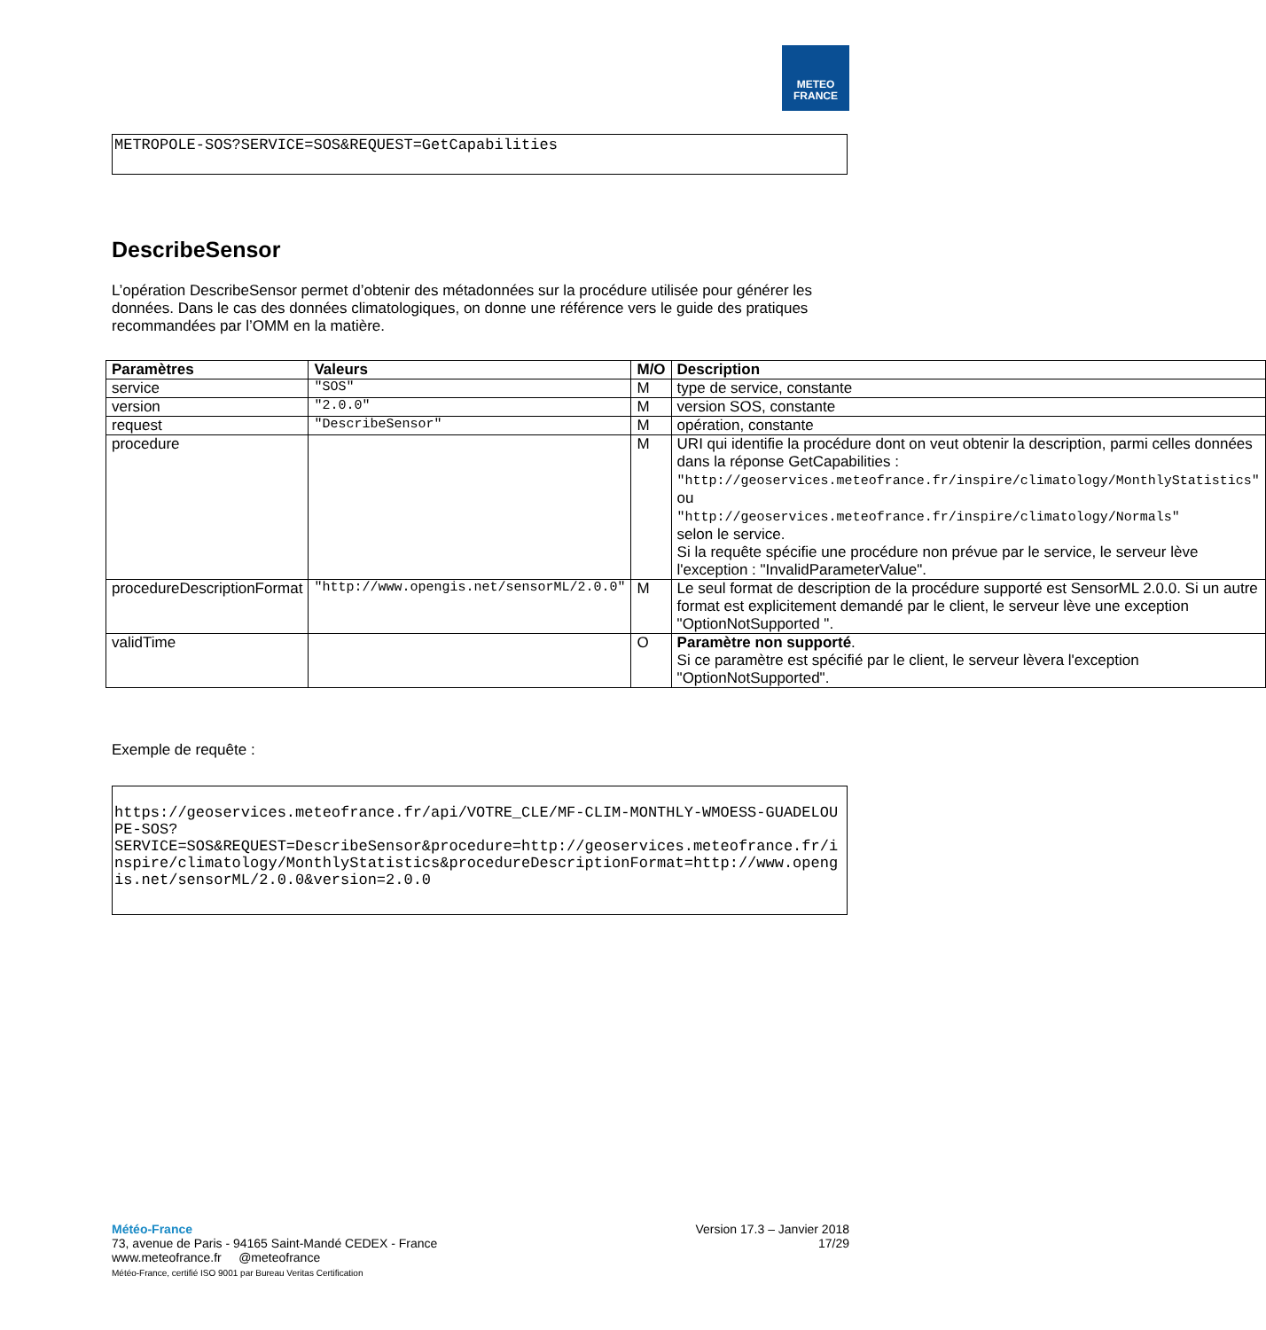METEO
FRANCE
METROPOLE-SOS?SERVICE=SOS&REQUEST=GetCapabilities
DescribeSensor
L’opération DescribeSensor permet d’obtenir des métadonnées sur la procédure utilisée pour générer les données. Dans le cas des données climatologiques, on donne une référence vers le guide des pratiques recommandées par l’OMM en la matière.
| Paramètres | Valeurs | M/O | Description |
| --- | --- | --- | --- |
| service | "SOS" | M | type de service, constante |
| version | "2.0.0" | M | version SOS, constante |
| request | "DescribeSensor" | M | opération, constante |
| procedure | | M | URI qui identifie la procédure dont on veut obtenir la description, parmi celles données dans la réponse GetCapabilities : "http://geoservices.meteofrance.fr/inspire/climatology/MonthlyStatistics" ou "http://geoservices.meteofrance.fr/inspire/climatology/Normals" selon le service. Si la requête spécifie une procédure non prévue par le service, le serveur lève l'exception : "InvalidParameterValue". |
| procedureDescriptionFormat | "http://www.opengis.net/sensorML/2.0.0" | M | Le seul format de description de la procédure supporté est SensorML 2.0.0. Si un autre format est explicitement demandé par le client, le serveur lève une exception "OptionNotSupported ". |
| validTime | | O | Paramètre non supporté . Si ce paramètre est spécifié par le client, le serveur lèvera l'exception "OptionNotSupported". |
Exemple de requête :
https://geoservices.meteofrance.fr/api/VOTRE_CLE/MF-CLIM-MONTHLY-WMOESS-GUADELOUPE-SOS?
SERVICE=SOS&REQUEST=DescribeSensor&procedure=http://geoservices.meteofrance.fr/inspire/climatology/MonthlyStatistics&procedureDescriptionFormat=http://www.opengis.net/sensorML/2.0.0&version=2.0.0
Version 17.3 – Janvier 2018
17/29
Météo-France
73, avenue de Paris - 94165 Saint-Mandé CEDEX - France
www.meteofrance.fr @meteofrance
Météo-France, certifié ISO 9001 par Bureau Veritas Certification